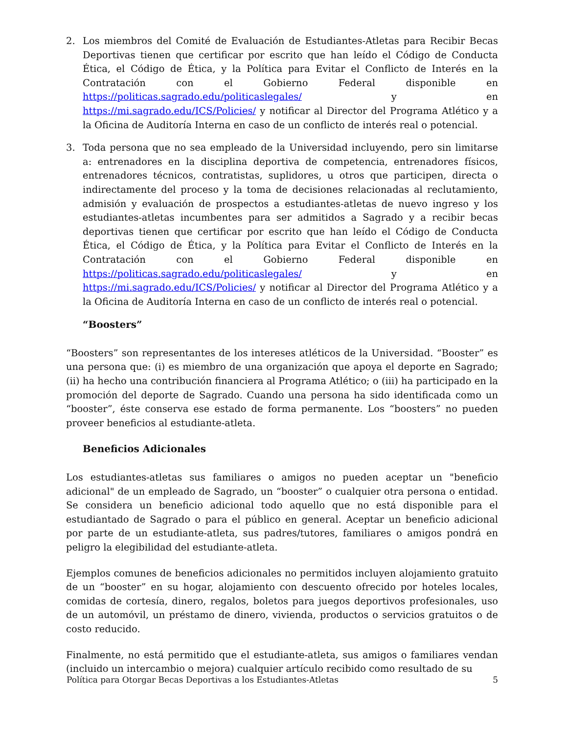2. Los miembros del Comité de Evaluación de Estudiantes-Atletas para Recibir Becas Deportivas tienen que certificar por escrito que han leído el Código de Conducta Ética, el Código de Ética, y la Política para Evitar el Conflicto de Interés en la Contratación con el Gobierno Federal disponible en https://politicas.sagrado.edu/politicaslegales/ y en https://mi.sagrado.edu/ICS/Policies/ y notificar al Director del Programa Atlético y a la Oficina de Auditoría Interna en caso de un conflicto de interés real o potencial.
3. Toda persona que no sea empleado de la Universidad incluyendo, pero sin limitarse a: entrenadores en la disciplina deportiva de competencia, entrenadores físicos, entrenadores técnicos, contratistas, suplidores, u otros que participen, directa o indirectamente del proceso y la toma de decisiones relacionadas al reclutamiento, admisión y evaluación de prospectos a estudiantes-atletas de nuevo ingreso y los estudiantes-atletas incumbentes para ser admitidos a Sagrado y a recibir becas deportivas tienen que certificar por escrito que han leído el Código de Conducta Ética, el Código de Ética, y la Política para Evitar el Conflicto de Interés en la Contratación con el Gobierno Federal disponible en https://politicas.sagrado.edu/politicaslegales/ y en https://mi.sagrado.edu/ICS/Policies/ y notificar al Director del Programa Atlético y a la Oficina de Auditoría Interna en caso de un conflicto de interés real o potencial.
“Boosters”
“Boosters” son representantes de los intereses atléticos de la Universidad. “Booster” es una persona que: (i) es miembro de una organización que apoya el deporte en Sagrado; (ii) ha hecho una contribución financiera al Programa Atlético; o (iii) ha participado en la promoción del deporte de Sagrado. Cuando una persona ha sido identificada como un “booster”, éste conserva ese estado de forma permanente. Los “boosters” no pueden proveer beneficios al estudiante-atleta.
Beneficios Adicionales
Los estudiantes-atletas sus familiares o amigos no pueden aceptar un "beneficio adicional" de un empleado de Sagrado, un “booster” o cualquier otra persona o entidad. Se considera un beneficio adicional todo aquello que no está disponible para el estudiantado de Sagrado o para el público en general. Aceptar un beneficio adicional por parte de un estudiante-atleta, sus padres/tutores, familiares o amigos pondrá en peligro la elegibilidad del estudiante-atleta.
Ejemplos comunes de beneficios adicionales no permitidos incluyen alojamiento gratuito de un “booster” en su hogar, alojamiento con descuento ofrecido por hoteles locales, comidas de cortesía, dinero, regalos, boletos para juegos deportivos profesionales, uso de un automóvil, un préstamo de dinero, vivienda, productos o servicios gratuitos o de costo reducido.
Finalmente, no está permitido que el estudiante-atleta, sus amigos o familiares vendan (incluido un intercambio o mejora) cualquier artículo recibido como resultado de su
Política para Otorgar Becas Deportivas a los Estudiantes-Atletas 5